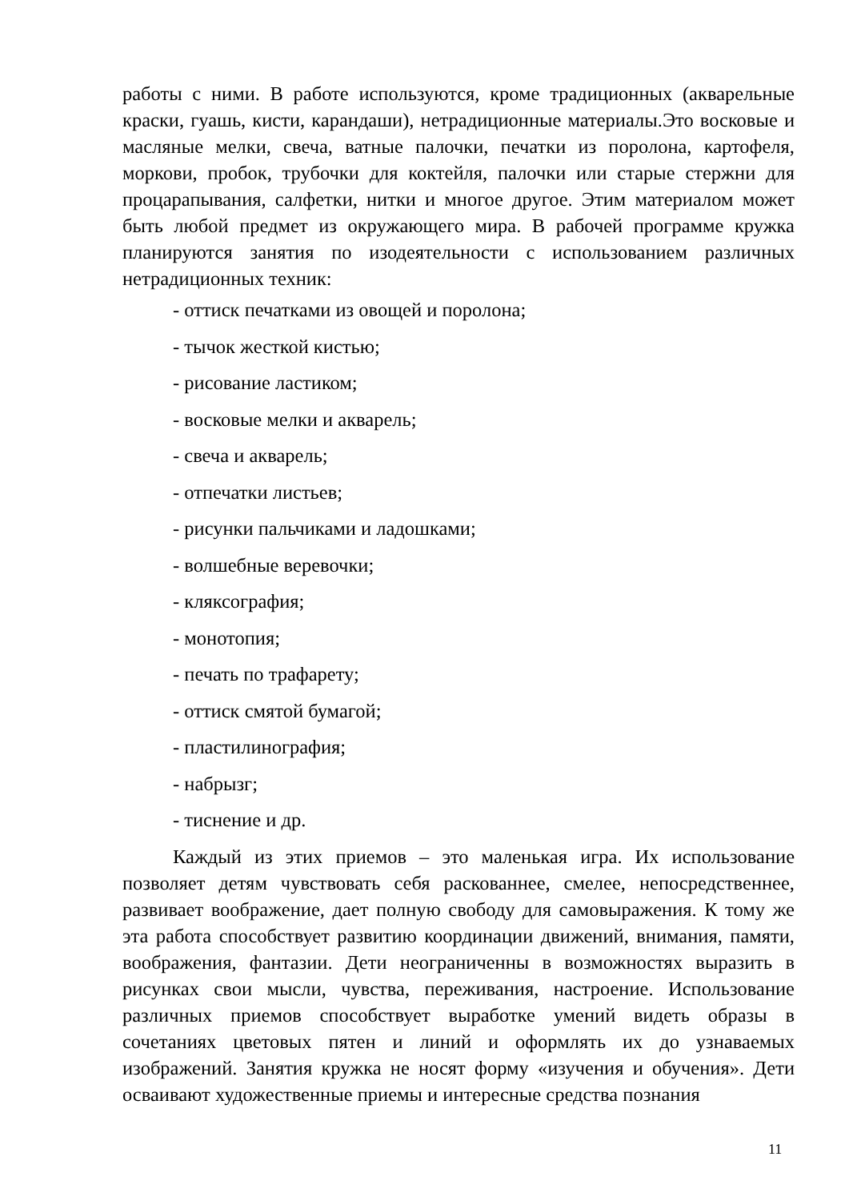работы с ними. В работе используются, кроме традиционных (акварельные краски, гуашь, кисти, карандаши), нетрадиционные материалы.Это восковые и масляные мелки, свеча, ватные палочки, печатки из поролона, картофеля, моркови, пробок, трубочки для коктейля, палочки или старые стержни для процарапывания, салфетки, нитки и многое другое. Этим материалом может быть любой предмет из окружающего мира. В рабочей программе кружка планируются занятия по изодеятельности с использованием различных нетрадиционных техник:
- оттиск печатками из овощей и поролона;
- тычок жесткой кистью;
- рисование ластиком;
- восковые мелки и акварель;
- свеча и акварель;
- отпечатки листьев;
- рисунки пальчиками и ладошками;
- волшебные веревочки;
- кляксография;
- монотопия;
- печать по трафарету;
- оттиск смятой бумагой;
- пластилинография;
- набрызг;
- тиснение и др.
Каждый из этих приемов – это маленькая игра. Их использование позволяет детям чувствовать себя раскованнее, смелее, непосредственнее, развивает воображение, дает полную свободу для самовыражения. К тому же эта работа способствует развитию координации движений, внимания, памяти, воображения, фантазии. Дети неограниченны в возможностях выразить в рисунках свои мысли, чувства, переживания, настроение. Использование различных приемов способствует выработке умений видеть образы в сочетаниях цветовых пятен и линий и оформлять их до узнаваемых изображений. Занятия кружка не носят форму «изучения и обучения». Дети осваивают художественные приемы и интересные средства познания
11